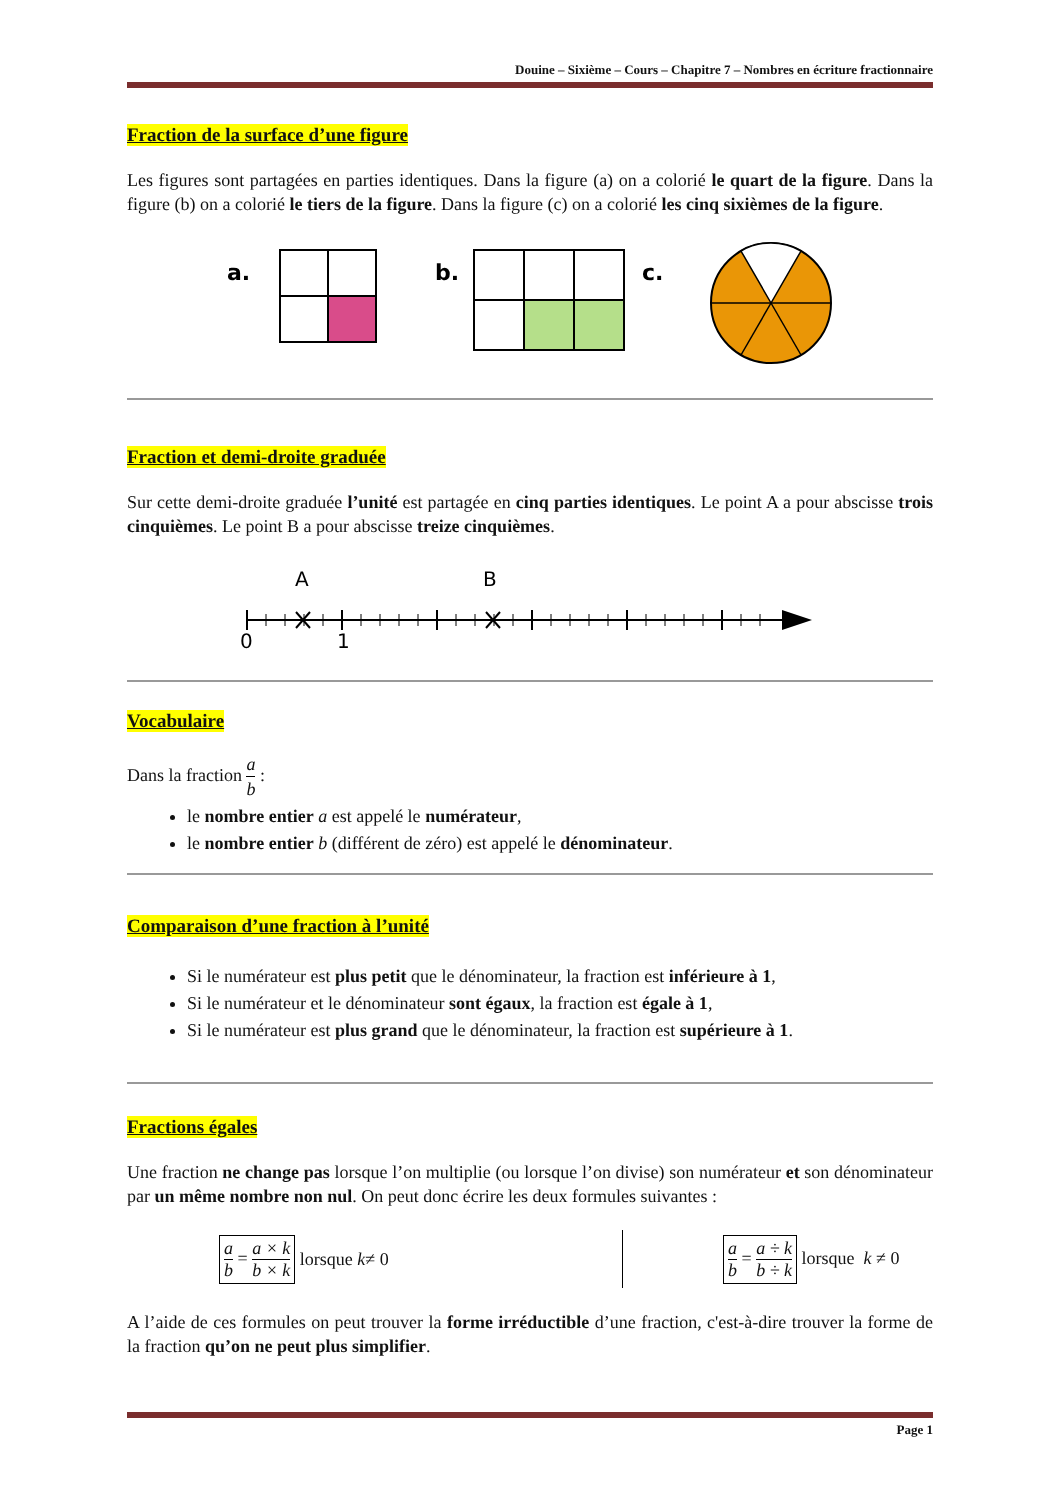Douine – Sixième – Cours – Chapitre 7 – Nombres en écriture fractionnaire
Fraction de la surface d’une figure
Les figures sont partagées en parties identiques. Dans la figure (a) on a colorié le quart de la figure. Dans la figure (b) on a colorié le tiers de la figure. Dans la figure (c) on a colorié les cinq sixièmes de la figure.
a.
b.
c.
Fraction et demi-droite graduée
Sur cette demi-droite graduée l’unité est partagée en cinq parties identiques. Le point A a pour abscisse trois cinquièmes. Le point B a pour abscisse treize cinquièmes.
A
B
0
1
Vocabulaire
Dans la fraction a b :
le nombre entier a est appelé le numérateur,
le nombre entier b (différent de zéro) est appelé le dénominateur.
Comparaison d’une fraction à l’unité
Si le numérateur est plus petit que le dénominateur, la fraction est inférieure à 1,
Si le numérateur et le dénominateur sont égaux, la fraction est égale à 1,
Si le numérateur est plus grand que le dénominateur, la fraction est supérieure à 1.
Fractions égales
Une fraction ne change pas lorsque l’on multiplie (ou lorsque l’on divise) son numérateur et son dénominateur par un même nombre non nul. On peut donc écrire les deux formules suivantes :
a b = a × k b × k lorsque k ≠ 0
a b = a ÷ k b ÷ k lorsque k ≠ 0
A l’aide de ces formules on peut trouver la forme irréductible d’une fraction, c'est-à-dire trouver la forme de la fraction qu’on ne peut plus simplifier.
Page 1